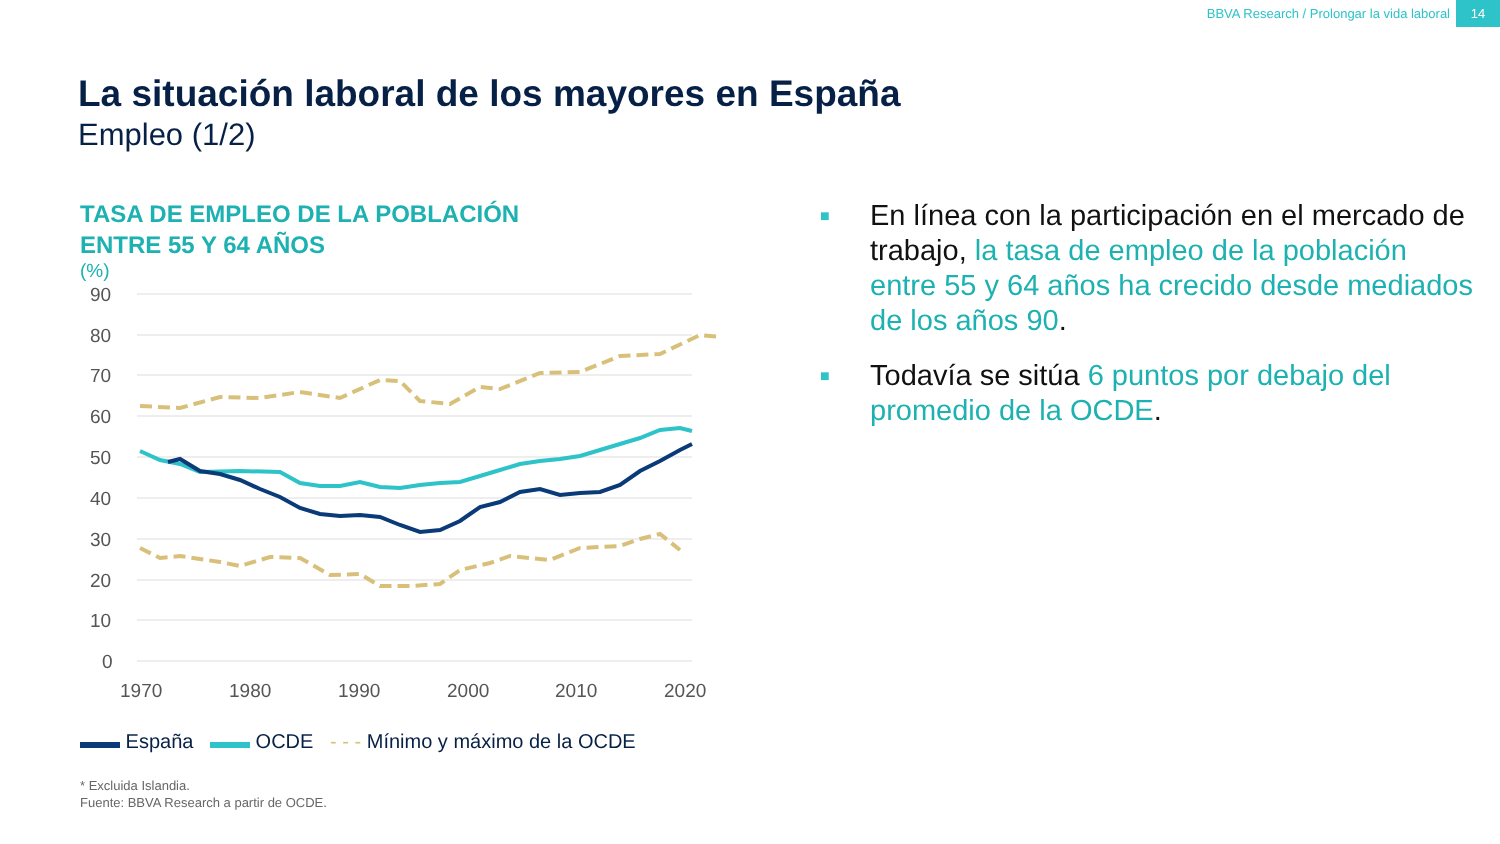BBVA Research / Prolongar la vida laboral
14
La situación laboral de los mayores en España
Empleo (1/2)
TASA DE EMPLEO DE LA POBLACIÓN
ENTRE 55 Y 64 AÑOS
(%)
90
80
70
60
50
40
30
20
10
0
1970
1980
1990
2000
2010
2020
▬▬ España ▬▬ OCDE - - - Mínimo y máximo de la OCDE
* Excluida Islandia.
Fuente: BBVA Research a partir de OCDE.
■
En línea con la participación en el mercado de trabajo, la tasa de empleo de la población entre 55 y 64 años ha crecido desde mediados de los años 90.
■
Todavía se sitúa 6 puntos por debajo del promedio de la OCDE.